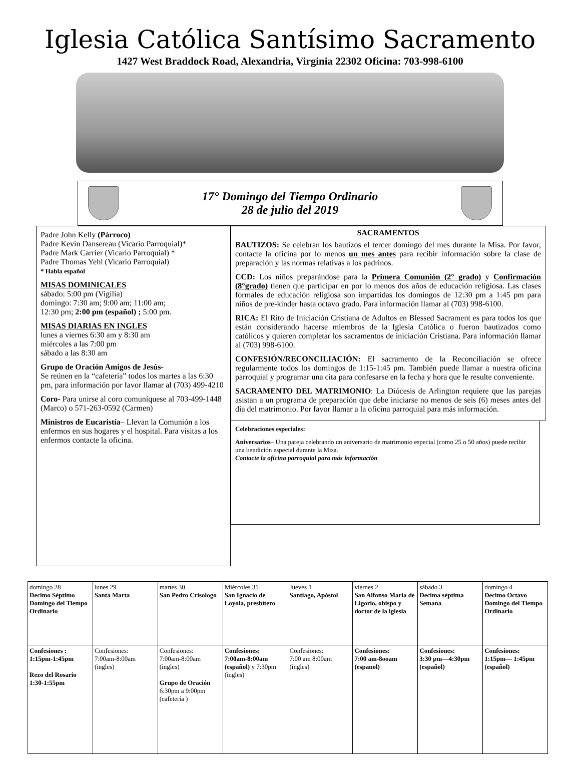Iglesia Católica Santísimo Sacramento
1427 West Braddock Road, Alexandria, Virginia 22302 Oficina: 703-998-6100
17° Domingo del Tiempo Ordinario
28 de julio del 2019
Padre John Kelly (Párroco)
Padre Kevin Dansereau (Vicario Parroquial)*
Padre Mark Carrier (Vicario Parroquial) *
Padre Thomas Yehl (Vicario Parroquial)
* Habla español
MISAS DOMINICALES
sábado: 5:00 pm (Vigilia)
domingo: 7:30 am; 9:00 am; 11:00 am;
12:30 pm; 2:00 pm (español) ; 5:00 pm.
MISAS DIARIAS EN INGLES
lunes a viernes 6:30 am y 8:30 am
miércoles a las 7:00 pm
sábado a las 8:30 am
Grupo de Oración Amigos de Jesús-
Se reúnen en la “cafetería” todos los martes a las 6:30 pm, para información por favor llamar al (703) 499-4210
Coro- Para unirse al coro comuníquese al 703-499-1448 (Marco) o 571-263-0592 (Carmen)
Ministros de Eucaristía– Llevan la Comunión a los enfermos en sus hogares y el hospital. Para visitas a los enfermos contacte la oficina.
SACRAMENTOS
BAUTIZOS: Se celebran los bautizos el tercer domingo del mes durante la Misa. Por favor, contacte la oficina por lo menos un mes antes para recibir información sobre la clase de preparación y las normas relativas a los padrinos.
CCD: Los niños preparándose para la Primera Comunión (2° grado) y Confirmación (8°grado) tienen que participar en por lo menos dos años de educación religiosa. Las clases formales de educación religiosa son impartidas los domingos de 12:30 pm a 1:45 pm para niños de pre-kínder hasta octavo grado. Para información llamar al (703) 998-6100.
RICA: El Rito de Iniciación Cristiana de Adultos en Blessed Sacrament es para todos los que están considerando hacerse miembros de la Iglesia Católica o fueron bautizados como católicos y quieren completar los sacramentos de iniciación Cristiana. Para información llamar al (703) 998-6100.
CONFESIÓN/RECONCILIACIÓN: El sacramento de la Reconciliación se ofrece regularmente todos los domingos de 1:15-1:45 pm. También puede llamar a nuestra oficina parroquial y programar una cita para confesarse en la fecha y hora que le resulte conveniente.
SACRAMENTO DEL MATRIMONIO: La Diócesis de Arlington requiere que las parejas asistan a un programa de preparación que debe iniciarse no menos de seis (6) meses antes del día del matrimonio. Por favor llamar a la oficina parroquial para más información.
Celebraciones especiales:
Aniversarios– Una pareja celebrando un aniversario de matrimonio especial (como 25 o 50 años) puede recibir una bendición especial durante la Misa.
Contacte la oficina parroquial para más información
| domingo 28 Decimo Séptimo Domingo del Tiempo Ordinario | lunes 29 Santa Marta | martes 30 San Pedro Crisologo | Miércoles 31 San Ignacio de Loyola, presbítero | Jueves 1 Santiago, Apóstol | viernes 2 San Alfonso Maria de Ligorio, obispo y doctor de la iglesia | sábado 3 Decima séptima Semana | domingo 4 Decimo Octavo Domingo del Tiempo Ordinario |
| Confesiones : 1:15pm-1:45pm Rezo del Rosario 1:30-1:55pm | Confesiones: 7:00am-8:00am (ingles) | Confesiones: 7:00am-8:00am (ingles) Grupo de Oración 6:30pm a 9:00pm (cafetería ) | Confesiones: 7:00am-8:00am (español) y 7:30pm (ingles) | Confesiones: 7:00 am 8:00am (ingles) | Confesiones: 7:00 am-8ooam (espanol) | Confesiones: 3:30 pm—4:30pm (español) | Confesiones: 1:15pm— 1:45pm (español) |